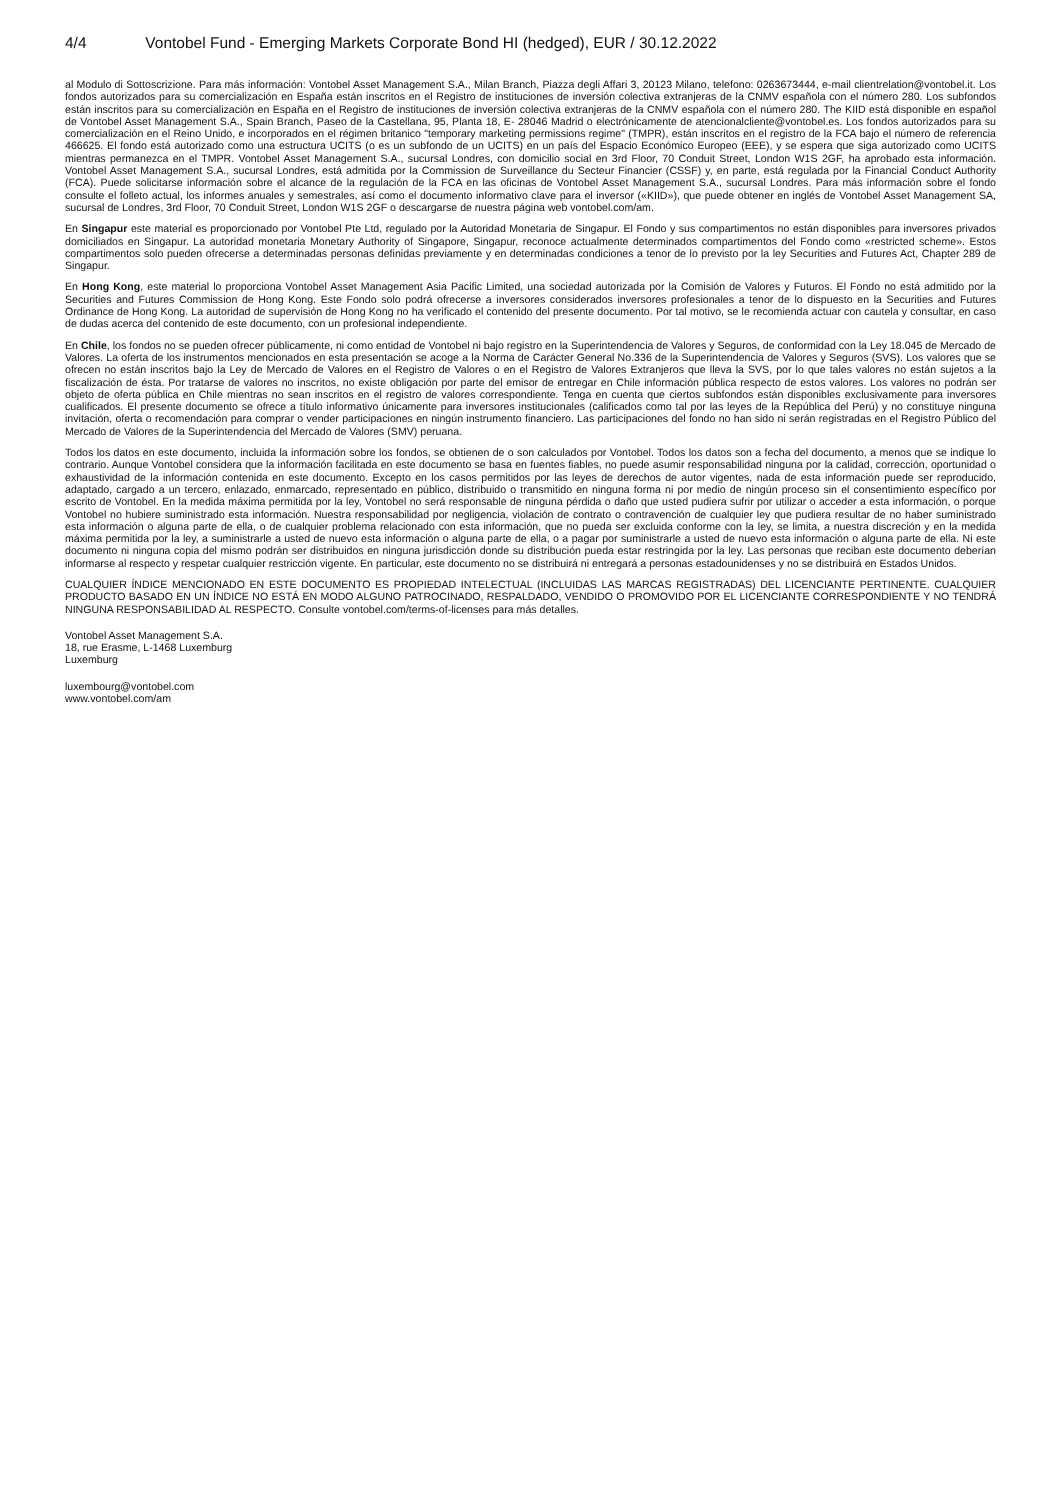4/4 Vontobel Fund - Emerging Markets Corporate Bond HI (hedged), EUR / 30.12.2022
al Modulo di Sottoscrizione. Para más información: Vontobel Asset Management S.A., Milan Branch, Piazza degli Affari 3, 20123 Milano, telefono: 0263673444, e-mail clientrelation@vontobel.it. Los fondos autorizados para su comercialización en España están inscritos en el Registro de instituciones de inversión colectiva extranjeras de la CNMV española con el número 280. Los subfondos están inscritos para su comercialización en España en el Registro de instituciones de inversión colectiva extranjeras de la CNMV española con el número 280. The KIID está disponible en español de Vontobel Asset Management S.A., Spain Branch, Paseo de la Castellana, 95, Planta 18, E- 28046 Madrid o electrónicamente de atencionalcliente@vontobel.es. Los fondos autorizados para su comercialización en el Reino Unido, e incorporados en el régimen britanico "temporary marketing permissions regime" (TMPR), están inscritos en el registro de la FCA bajo el número de referencia 466625. El fondo está autorizado como una estructura UCITS (o es un subfondo de un UCITS) en un país del Espacio Económico Europeo (EEE), y se espera que siga autorizado como UCITS mientras permanezca en el TMPR. Vontobel Asset Management S.A., sucursal Londres, con domicilio social en 3rd Floor, 70 Conduit Street, London W1S 2GF, ha aprobado esta información. Vontobel Asset Management S.A., sucursal Londres, está admitida por la Commission de Surveillance du Secteur Financier (CSSF) y, en parte, está regulada por la Financial Conduct Authority (FCA). Puede solicitarse información sobre el alcance de la regulación de la FCA en las oficinas de Vontobel Asset Management S.A., sucursal Londres. Para más información sobre el fondo consulte el folleto actual, los informes anuales y semestrales, así como el documento informativo clave para el inversor («KIID»), que puede obtener en inglés de Vontobel Asset Management SA, sucursal de Londres, 3rd Floor, 70 Conduit Street, London W1S 2GF o descargarse de nuestra página web vontobel.com/am.
En Singapur este material es proporcionado por Vontobel Pte Ltd, regulado por la Autoridad Monetaria de Singapur. El Fondo y sus compartimentos no están disponibles para inversores privados domiciliados en Singapur. La autoridad monetaria Monetary Authority of Singapore, Singapur, reconoce actualmente determinados compartimentos del Fondo como «restricted scheme». Estos compartimentos solo pueden ofrecerse a determinadas personas definidas previamente y en determinadas condiciones a tenor de lo previsto por la ley Securities and Futures Act, Chapter 289 de Singapur.
En Hong Kong, este material lo proporciona Vontobel Asset Management Asia Pacific Limited, una sociedad autorizada por la Comisión de Valores y Futuros. El Fondo no está admitido por la Securities and Futures Commission de Hong Kong. Este Fondo solo podrá ofrecerse a inversores considerados inversores profesionales a tenor de lo dispuesto en la Securities and Futures Ordinance de Hong Kong. La autoridad de supervisión de Hong Kong no ha verificado el contenido del presente documento. Por tal motivo, se le recomienda actuar con cautela y consultar, en caso de dudas acerca del contenido de este documento, con un profesional independiente.
En Chile, los fondos no se pueden ofrecer públicamente, ni como entidad de Vontobel ni bajo registro en la Superintendencia de Valores y Seguros, de conformidad con la Ley 18.045 de Mercado de Valores. La oferta de los instrumentos mencionados en esta presentación se acoge a la Norma de Carácter General No.336 de la Superintendencia de Valores y Seguros (SVS). Los valores que se ofrecen no están inscritos bajo la Ley de Mercado de Valores en el Registro de Valores o en el Registro de Valores Extranjeros que lleva la SVS, por lo que tales valores no están sujetos a la fiscalización de ésta. Por tratarse de valores no inscritos, no existe obligación por parte del emisor de entregar en Chile información pública respecto de estos valores. Los valores no podrán ser objeto de oferta pública en Chile mientras no sean inscritos en el registro de valores correspondiente. Tenga en cuenta que ciertos subfondos están disponibles exclusivamente para inversores cualificados. El presente documento se ofrece a título informativo únicamente para inversores institucionales (calificados como tal por las leyes de la República del Perú) y no constituye ninguna invitación, oferta o recomendación para comprar o vender participaciones en ningún instrumento financiero. Las participaciones del fondo no han sido ni serán registradas en el Registro Público del Mercado de Valores de la Superintendencia del Mercado de Valores (SMV) peruana.
Todos los datos en este documento, incluida la información sobre los fondos, se obtienen de o son calculados por Vontobel. Todos los datos son a fecha del documento, a menos que se indique lo contrario. Aunque Vontobel considera que la información facilitada en este documento se basa en fuentes fiables, no puede asumir responsabilidad ninguna por la calidad, corrección, oportunidad o exhaustividad de la información contenida en este documento. Excepto en los casos permitidos por las leyes de derechos de autor vigentes, nada de esta información puede ser reproducido, adaptado, cargado a un tercero, enlazado, enmarcado, representado en público, distribuido o transmitido en ninguna forma ni por medio de ningún proceso sin el consentimiento específico por escrito de Vontobel. En la medida máxima permitida por la ley, Vontobel no será responsable de ninguna pérdida o daño que usted pudiera sufrir por utilizar o acceder a esta información, o porque Vontobel no hubiere suministrado esta información. Nuestra responsabilidad por negligencia, violación de contrato o contravención de cualquier ley que pudiera resultar de no haber suministrado esta información o alguna parte de ella, o de cualquier problema relacionado con esta información, que no pueda ser excluida conforme con la ley, se limita, a nuestra discreción y en la medida máxima permitida por la ley, a suministrarle a usted de nuevo esta información o alguna parte de ella, o a pagar por suministrarle a usted de nuevo esta información o alguna parte de ella. Ni este documento ni ninguna copia del mismo podrán ser distribuidos en ninguna jurisdicción donde su distribución pueda estar restringida por la ley. Las personas que reciban este documento deberían informarse al respecto y respetar cualquier restricción vigente. En particular, este documento no se distribuirá ni entregará a personas estadounidenses y no se distribuirá en Estados Unidos.
CUALQUIER ÍNDICE MENCIONADO EN ESTE DOCUMENTO ES PROPIEDAD INTELECTUAL (INCLUIDAS LAS MARCAS REGISTRADAS) DEL LICENCIANTE PERTINENTE. CUALQUIER PRODUCTO BASADO EN UN ÍNDICE NO ESTÁ EN MODO ALGUNO PATROCINADO, RESPALDADO, VENDIDO O PROMOVIDO POR EL LICENCIANTE CORRESPONDIENTE Y NO TENDRÁ NINGUNA RESPONSABILIDAD AL RESPECTO. Consulte vontobel.com/terms-of-licenses para más detalles.
Vontobel Asset Management S.A.
18, rue Erasme, L-1468 Luxemburg
Luxemburg
luxembourg@vontobel.com
www.vontobel.com/am